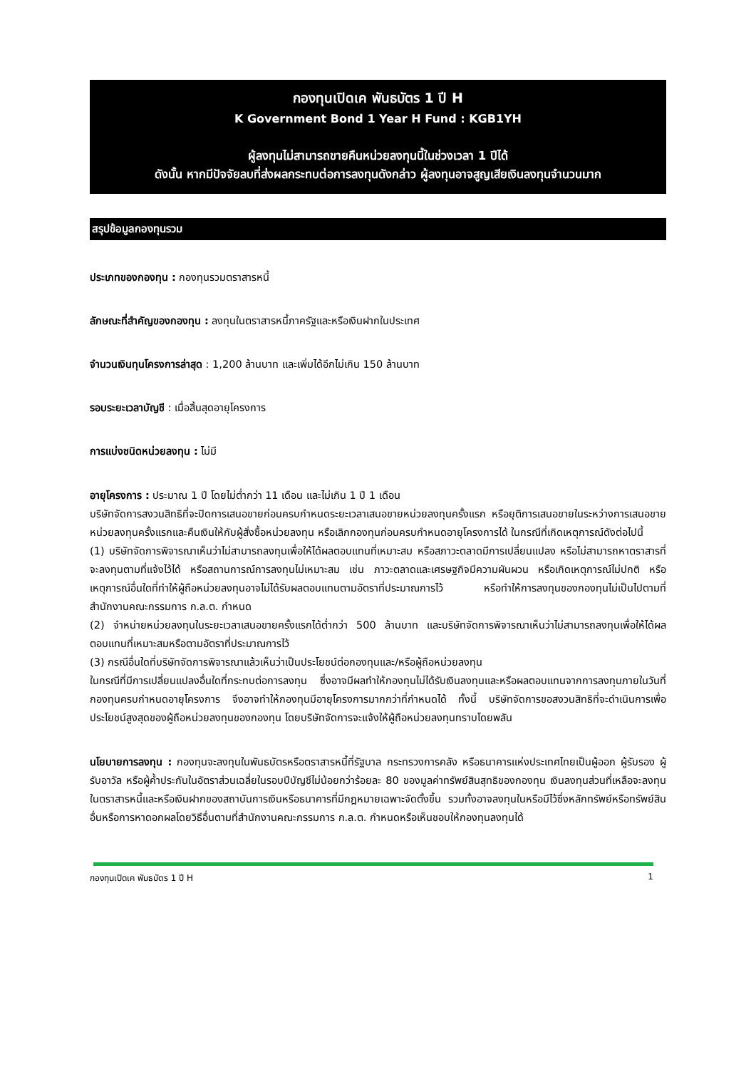กองทุนเปิดเค พันธบัตร 1 ปี H
K Government Bond 1 Year H Fund : KGB1YH
ผู้ลงทุนไม่สามารถขายคืนหน่วยลงทุนนี้ในช่วงเวลา 1 ปีได้
ดังนั้น หากมีปัจจัยลบที่ส่งผลกระทบต่อการลงทุนดังกล่าว ผู้ลงทุนอาจสูญเสียเงินลงทุนจำนวนมาก
สรุปข้อมูลกองทุนรวม
ประเภทของกองทุน : กองทุนรวมตราสารหนี้
ลักษณะที่สำคัญของกองทุน : ลงทุนในตราสารหนี้ภาครัฐและหรือเงินฝากในประเทศ
จำนวนเงินทุนโครงการล่าสุด : 1,200 ล้านบาท และเพิ่มได้อีกไม่เกิน 150 ล้านบาท
รอบระยะเวลาบัญชี : เมื่อสิ้นสุดอายุโครงการ
การแบ่งชนิดหน่วยลงทุน : ไม่มี
อายุโครงการ : ประมาณ 1 ปี โดยไม่ต่ำกว่า 11 เดือน และไม่เกิน 1 ปี 1 เดือน
บริษัทจัดการสงวนสิทธิที่จะปิดการเสนอขายก่อนครบกำหนดระยะเวลาเสนอขายหน่วยลงทุนครั้งแรก หรือยุติการเสนอขายในระหว่างการเสนอขายหน่วยลงทุนครั้งแรกและคืนเงินให้กับผู้สั่งซื้อหน่วยลงทุน หรือเลิกกองทุนก่อนครบกำหนดอายุโครงการได้ ในกรณีที่เกิดเหตุการณ์ดังต่อไปนี้
(1) บริษัทจัดการพิจารณาเห็นว่าไม่สามารถลงทุนเพื่อให้ได้ผลตอบแทนที่เหมาะสม หรือสภาวะตลาดมีการเปลี่ยนแปลง หรือไม่สามารถหาตราสารที่จะลงทุนตามที่แจ้งไว้ได้ หรือสถานการณ์การลงทุนไม่เหมาะสม เช่น ภาวะตลาดและเศรษฐกิจมีความผันผวน หรือเกิดเหตุการณ์ไม่ปกติ หรือเหตุการณ์อื่นใดที่ทำให้ผู้ถือหน่วยลงทุนอาจไม่ได้รับผลตอบแทนตามอัตราที่ประมาณการไว้ หรือทำให้การลงทุนของกองทุนไม่เป็นไปตามที่สำนักงานคณะกรรมการ ก.ล.ต. กำหนด
(2) จำหน่ายหน่วยลงทุนในระยะเวลาเสนอขายครั้งแรกได้ต่ำกว่า 500 ล้านบาท และบริษัทจัดการพิจารณาเห็นว่าไม่สามารถลงทุนเพื่อให้ได้ผลตอบแทนที่เหมาะสมหรือตามอัตราที่ประมาณการไว้
(3) กรณีอื่นใดที่บริษัทจัดการพิจารณาแล้วเห็นว่าเป็นประโยชน์ต่อกองทุนและ/หรือผู้ถือหน่วยลงทุน
ในกรณีที่มีการเปลี่ยนแปลงอื่นใดที่กระทบต่อการลงทุน ซึ่งอาจมีผลทำให้กองทุนไม่ได้รับเงินลงทุนและหรือผลตอบแทนจากการลงทุนภายในวันที่กองทุนครบกำหนดอายุโครงการ จึงอาจทำให้กองทุนมีอายุโครงการมากกว่าที่กำหนดได้ ทั้งนี้ บริษัทจัดการขอสงวนสิทธิที่จะดำเนินการเพื่อประโยชน์สูงสุดของผู้ถือหน่วยลงทุนของกองทุน โดยบริษัทจัดการจะแจ้งให้ผู้ถือหน่วยลงทุนทราบโดยพลัน
นโยบายการลงทุน : กองทุนจะลงทุนในพันธบัตรหรือตราสารหนี้ที่รัฐบาล กระทรวงการคลัง หรือธนาคารแห่งประเทศไทยเป็นผู้ออก ผู้รับรอง ผู้รับอาวัล หรือผู้ค้ำประกันในอัตราส่วนเฉลี่ยในรอบปีบัญชีไม่น้อยกว่าร้อยละ 80 ของมูลค่าทรัพย์สินสุทธิของกองทุน เงินลงทุนส่วนที่เหลือจะลงทุนในตราสารหนี้และหรือเงินฝากของสถาบันการเงินหรือธนาคารที่มีกฎหมายเฉพาะจัดตั้งขึ้น รวมทั้งอาจลงทุนในหรือมีไว้ซึ่งหลักทรัพย์หรือทรัพย์สินอื่นหรือการหาดอกผลโดยวิธีอื่นตามที่สำนักงานคณะกรรมการ ก.ล.ต. กำหนดหรือเห็นชอบให้กองทุนลงทุนได้
กองทุนเปิดเค พันธบัตร 1 ปี H 1